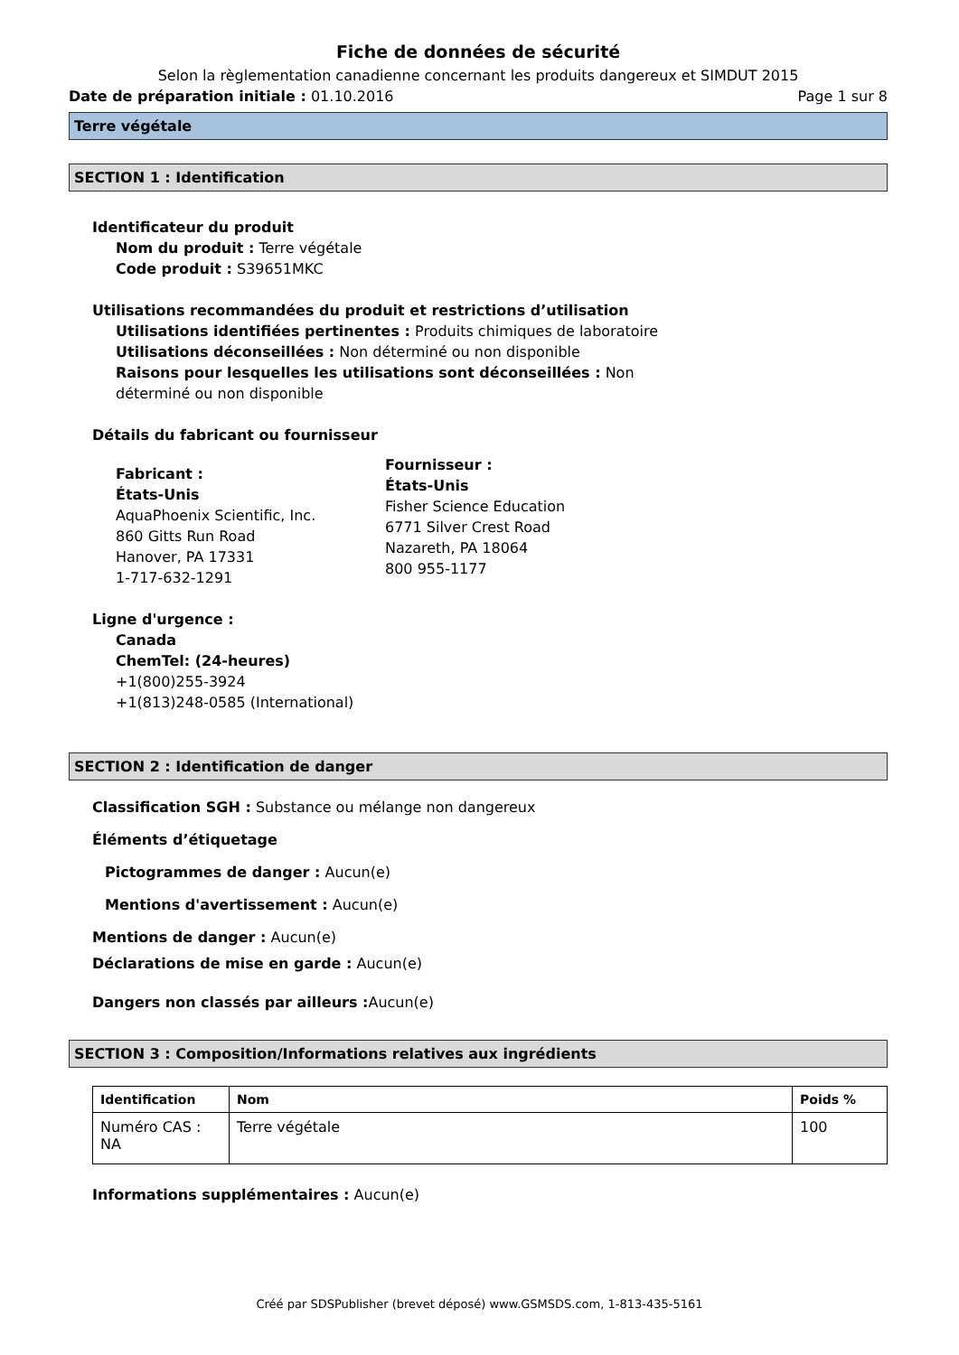Fiche de données de sécurité
Selon la règlementation canadienne concernant les produits dangereux et SIMDUT 2015
Date de préparation initiale : 01.10.2016 Page 1 sur 8
Terre végétale
SECTION 1 : Identification
Identificateur du produit
Nom du produit : Terre végétale
Code produit : S39651MKC
Utilisations recommandées du produit et restrictions d’utilisation
Utilisations identifiées pertinentes : Produits chimiques de laboratoire
Utilisations déconseillées : Non déterminé ou non disponible
Raisons pour lesquelles les utilisations sont déconseillées : Non
déterminé ou non disponible
Détails du fabricant ou fournisseur
Fabricant :
États-Unis
AquaPhoenix Scientific, Inc.
860 Gitts Run Road
Hanover, PA 17331
1-717-632-1291
Fournisseur :
États-Unis
Fisher Science Education
6771 Silver Crest Road
Nazareth, PA 18064
800 955-1177
Ligne d'urgence :
Canada
ChemTel: (24-heures)
+1(800)255-3924
+1(813)248-0585 (International)
SECTION 2 : Identification de danger
Classification SGH : Substance ou mélange non dangereux
Éléments d’étiquetage
Pictogrammes de danger : Aucun(e)
Mentions d'avertissement : Aucun(e)
Mentions de danger : Aucun(e)
Déclarations de mise en garde : Aucun(e)
Dangers non classés par ailleurs : Aucun(e)
SECTION 3 : Composition/Informations relatives aux ingrédients
| Identification | Nom | Poids % |
| --- | --- | --- |
| Numéro CAS : NA | Terre végétale | 100 |
Informations supplémentaires : Aucun(e)
Créé par SDSPublisher (brevet déposé) www.GSMSDS.com, 1-813-435-5161